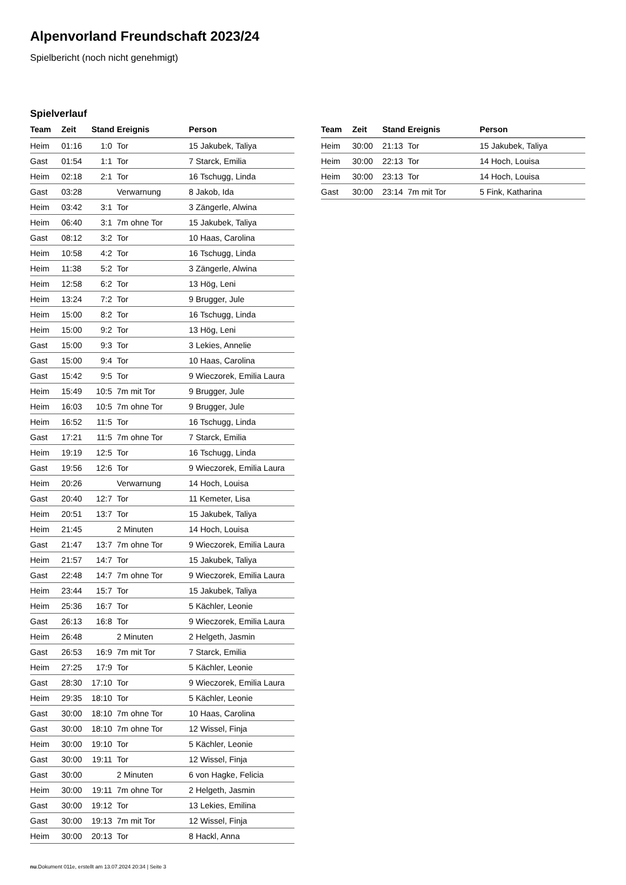Alpenvorland Freundschaft 2023/24
Spielbericht (noch nicht genehmigt)
Spielverlauf
| Team | Zeit | Stand | Ereignis | Person |
| --- | --- | --- | --- | --- |
| Heim | 01:16 | 1:0 | Tor | 15 Jakubek, Taliya |
| Gast | 01:54 | 1:1 | Tor | 7 Starck, Emilia |
| Heim | 02:18 | 2:1 | Tor | 16 Tschugg, Linda |
| Gast | 03:28 | | Verwarnung | 8 Jakob, Ida |
| Heim | 03:42 | 3:1 | Tor | 3 Zängerle, Alwina |
| Heim | 06:40 | 3:1 | 7m ohne Tor | 15 Jakubek, Taliya |
| Gast | 08:12 | 3:2 | Tor | 10 Haas, Carolina |
| Heim | 10:58 | 4:2 | Tor | 16 Tschugg, Linda |
| Heim | 11:38 | 5:2 | Tor | 3 Zängerle, Alwina |
| Heim | 12:58 | 6:2 | Tor | 13 Hög, Leni |
| Heim | 13:24 | 7:2 | Tor | 9 Brugger, Jule |
| Heim | 15:00 | 8:2 | Tor | 16 Tschugg, Linda |
| Heim | 15:00 | 9:2 | Tor | 13 Hög, Leni |
| Gast | 15:00 | 9:3 | Tor | 3 Lekies, Annelie |
| Gast | 15:00 | 9:4 | Tor | 10 Haas, Carolina |
| Gast | 15:42 | 9:5 | Tor | 9 Wieczorek, Emilia Laura |
| Heim | 15:49 | 10:5 | 7m mit Tor | 9 Brugger, Jule |
| Heim | 16:03 | 10:5 | 7m ohne Tor | 9 Brugger, Jule |
| Heim | 16:52 | 11:5 | Tor | 16 Tschugg, Linda |
| Gast | 17:21 | 11:5 | 7m ohne Tor | 7 Starck, Emilia |
| Heim | 19:19 | 12:5 | Tor | 16 Tschugg, Linda |
| Gast | 19:56 | 12:6 | Tor | 9 Wieczorek, Emilia Laura |
| Heim | 20:26 | | Verwarnung | 14 Hoch, Louisa |
| Gast | 20:40 | 12:7 | Tor | 11 Kemeter, Lisa |
| Heim | 20:51 | 13:7 | Tor | 15 Jakubek, Taliya |
| Heim | 21:45 | | 2 Minuten | 14 Hoch, Louisa |
| Gast | 21:47 | 13:7 | 7m ohne Tor | 9 Wieczorek, Emilia Laura |
| Heim | 21:57 | 14:7 | Tor | 15 Jakubek, Taliya |
| Gast | 22:48 | 14:7 | 7m ohne Tor | 9 Wieczorek, Emilia Laura |
| Heim | 23:44 | 15:7 | Tor | 15 Jakubek, Taliya |
| Heim | 25:36 | 16:7 | Tor | 5 Kächler, Leonie |
| Gast | 26:13 | 16:8 | Tor | 9 Wieczorek, Emilia Laura |
| Heim | 26:48 | | 2 Minuten | 2 Helgeth, Jasmin |
| Gast | 26:53 | 16:9 | 7m mit Tor | 7 Starck, Emilia |
| Heim | 27:25 | 17:9 | Tor | 5 Kächler, Leonie |
| Gast | 28:30 | 17:10 | Tor | 9 Wieczorek, Emilia Laura |
| Heim | 29:35 | 18:10 | Tor | 5 Kächler, Leonie |
| Gast | 30:00 | 18:10 | 7m ohne Tor | 10 Haas, Carolina |
| Gast | 30:00 | 18:10 | 7m ohne Tor | 12 Wissel, Finja |
| Heim | 30:00 | 19:10 | Tor | 5 Kächler, Leonie |
| Gast | 30:00 | 19:11 | Tor | 12 Wissel, Finja |
| Gast | 30:00 | | 2 Minuten | 6 von Hagke, Felicia |
| Heim | 30:00 | 19:11 | 7m ohne Tor | 2 Helgeth, Jasmin |
| Gast | 30:00 | 19:12 | Tor | 13 Lekies, Emilina |
| Gast | 30:00 | 19:13 | 7m mit Tor | 12 Wissel, Finja |
| Heim | 30:00 | 20:13 | Tor | 8 Hackl, Anna |
| Team | Zeit | Stand | Ereignis | Person |
| --- | --- | --- | --- | --- |
| Heim | 30:00 | 21:13 | Tor | 15 Jakubek, Taliya |
| Heim | 30:00 | 22:13 | Tor | 14 Hoch, Louisa |
| Heim | 30:00 | 23:13 | Tor | 14 Hoch, Louisa |
| Gast | 30:00 | 23:14 | 7m mit Tor | 5 Fink, Katharina |
nu.Dokument 011e, erstellt am 13.07.2024 20:34 | Seite 3